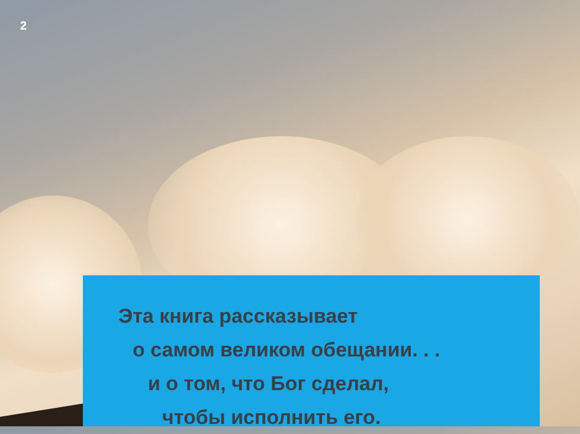2
Эта книга рассказывает
о самом великом обещании. . .
и о том, что Бог сделал,
чтобы исполнить его.